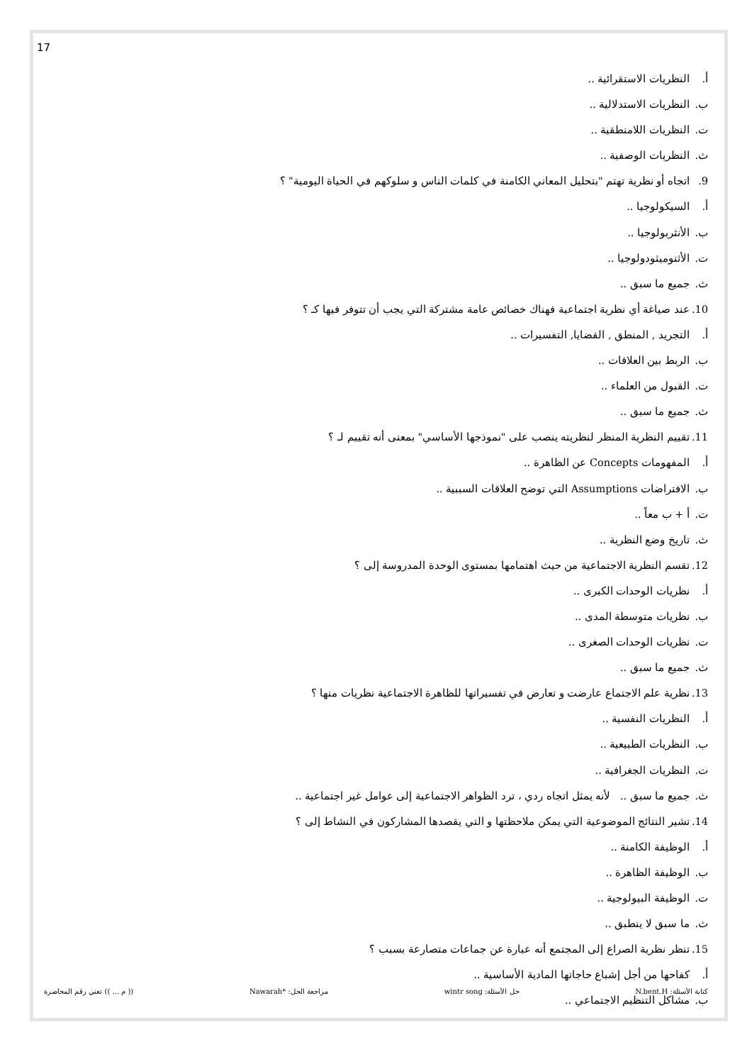17
أ. النظريات الاستقرائية ..
ب. النظريات الاستدلالية ..
ت. النظريات اللامنطقية ..
ث. النظريات الوصفية ..
9. اتجاه أو نظرية تهتم "بتحليل المعاني الكامنة في كلمات الناس و سلوكهم في الحياة اليومية" ؟
أ. السيكولوجيا ..
ب. الأنثربولوجيا ..
ت. الأثنوميثودولوجيا ..
ث. جميع ما سبق ..
10. عند صياغة أي نظرية اجتماعية فهناك خصائص عامة مشتركة التي يجب أن تتوفر فيها كـ ؟
أ. التجريد , المنطق , القضايا, التفسيرات ..
ب. الربط بين العلاقات ..
ت. القبول من العلماء ..
ث. جميع ما سبق ..
11. تقييم النظرية المنظر لنظريته ينصب على "نموذجها الأساسي" بمعنى أنه تقييم لـ ؟
أ. المفهومات Concepts عن الظاهرة ..
ب. الافتراضات Assumptions التي توضح العلاقات السببية ..
ت. أ + ب معاً ..
ث. تاريخ وضع النظرية ..
12. تقسم النظرية الاجتماعية من حيث اهتمامها بمستوى الوحدة المدروسة إلى ؟
أ. نظريات الوحدات الكبرى ..
ب. نظريات متوسطة المدى ..
ت. نظريات الوحدات الصغرى ..
ث. جميع ما سبق ..
13. نظرية علم الاجتماع عارضت و تعارض في تفسيراتها للظاهرة الاجتماعية نظريات منها ؟
أ. النظريات النفسية ..
ب. النظريات الطبيعية ..
ت. النظريات الجغرافية ..
ث. جميع ما سبق .. لأنه يمثل اتجاه ردي ، ترد الظواهر الاجتماعية إلى عوامل غير اجتماعية ..
14. تشير النتائج الموضوعية التي يمكن ملاحظتها و التي يقصدها المشاركون في النشاط إلى ؟
أ. الوظيفة الكامنة ..
ب. الوظيفة الظاهرة ..
ت. الوظيفة البيولوجية ..
ث. ما سبق لا ينطبق ..
15. تنظر نظرية الصراع إلى المجتمع أنه عبارة عن جماعات متصارعة بسبب ؟
أ. كفاحها من أجل إشباع حاجاتها المادية الأساسية ..
ب. مشاكل التنظيم الاجتماعي ..
كتابة الأسئلة: N.bent.H حل الأسئلة: wintr song مراجعة الحل: *Nawarah (( م ... )) تعني رقم المحاضرة